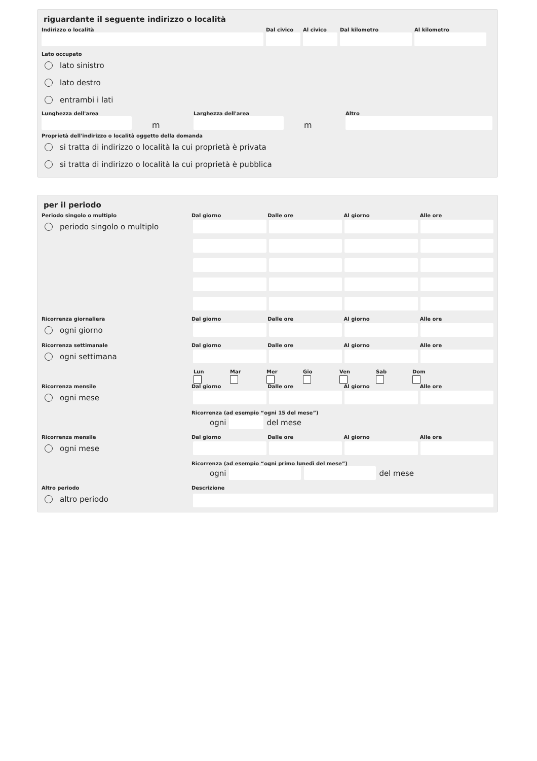riguardante il seguente indirizzo o località
Indirizzo o località Dal civico
Al civico
Dal kilometro Al kilometro
Lato occupato
lato sinistro
lato destro
entrambi i lati
Lunghezza dell'area
m
Larghezza dell'area
m
Altro
Proprietà dell'indirizzo o località oggetto della domanda
si tratta di indirizzo o località la cui proprietà è privata
si tratta di indirizzo o località la cui proprietà è pubblica
per il periodo
Periodo singolo o multiplo
periodo singolo o multiplo
Dal giorno
Dalle ore
Al giorno
Alle ore
Ricorrenza giornaliera
ogni giorno
Dal giorno
Dalle ore
Al giorno
Alle ore
Ricorrenza settimanale
ogni settimana
Dal giorno
Dalle ore
Al giorno
Alle ore
Lun
Mar
Mer
Gio
Ven
Sab
Dom
Ricorrenza mensile
ogni mese
Dal giorno
Dalle ore
Al giorno
Alle ore
Ricorrenza (ad esempio “ogni 15 del mese”)
ogni
del mese
Ricorrenza mensile
ogni mese
Dal giorno
Dalle ore
Al giorno
Alle ore
Ricorrenza (ad esempio “ogni primo lunedì del mese”)
ogni
del mese
Altro periodo
altro periodo
Descrizione